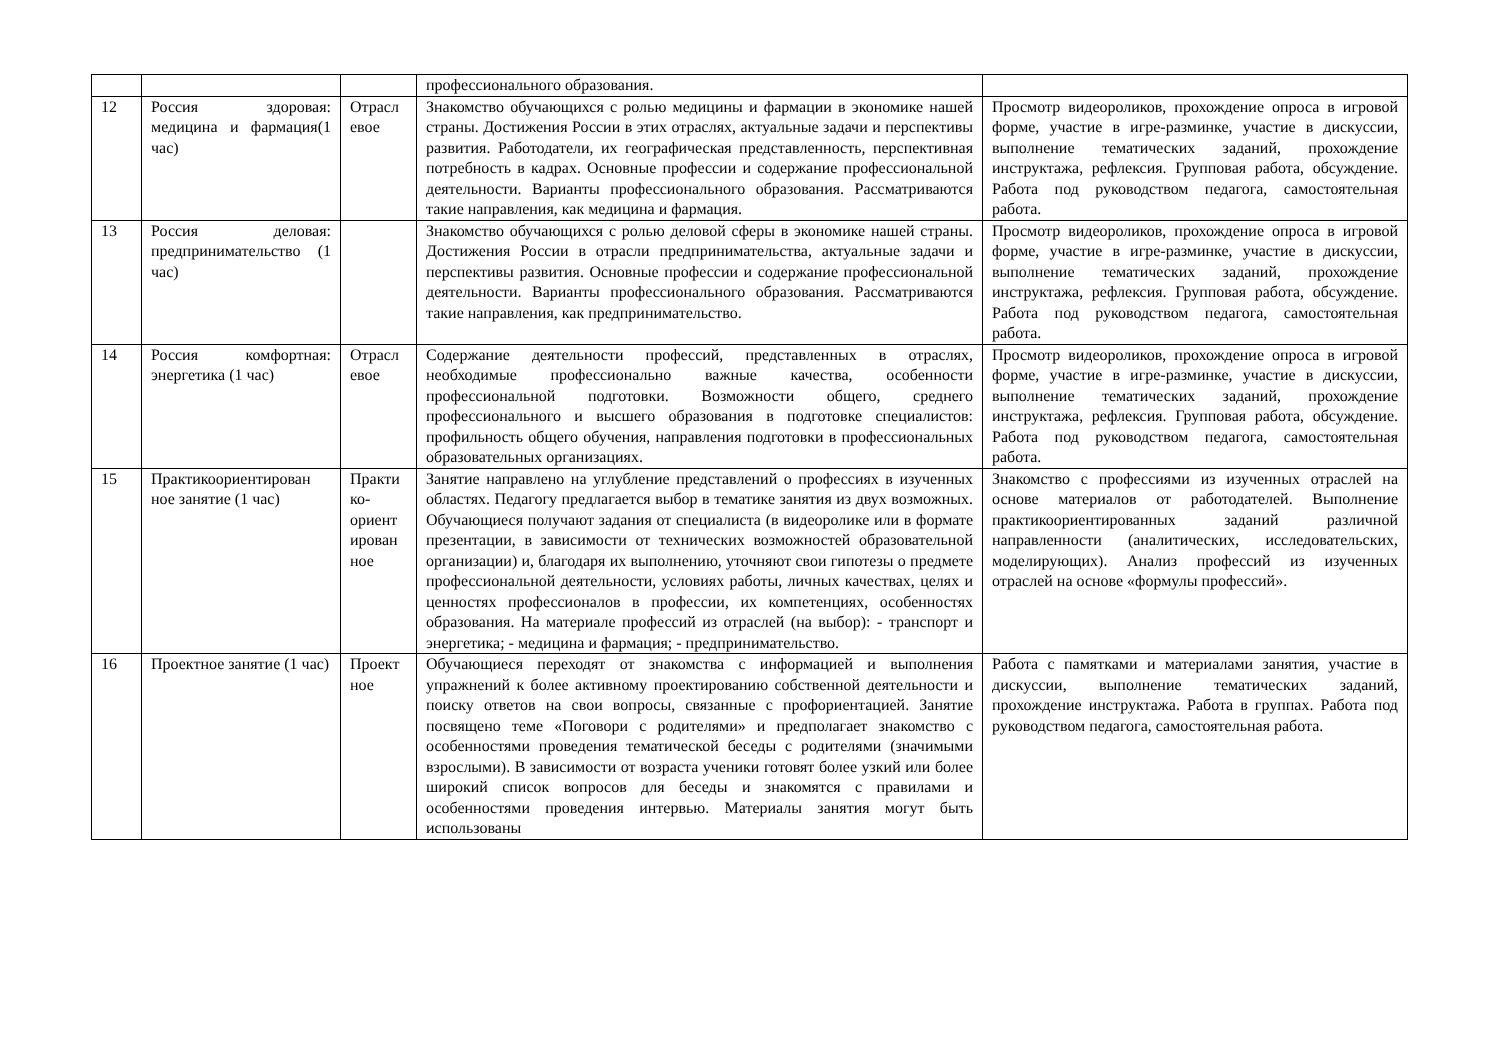| | | | профессионального образования. | |
| 12 | Россия здоровая: медицина и фармация(1 час) | Отрасл евое | Знакомство обучающихся с ролью медицины и фармации в экономике нашей страны. Достижения России в этих отраслях, актуальные задачи и перспективы развития. Работодатели, их географическая представленность, перспективная потребность в кадрах. Основные профессии и содержание профессиональной деятельности. Варианты профессионального образования. Рассматриваются такие направления, как медицина и фармация. | Просмотр видеороликов, прохождение опроса в игровой форме, участие в игре-разминке, участие в дискуссии, выполнение тематических заданий, прохождение инструктажа, рефлексия. Групповая работа, обсуждение. Работа под руководством педагога, самостоятельная работа. |
| 13 | Россия деловая: предпринимательство (1 час) | | Знакомство обучающихся с ролью деловой сферы в экономике нашей страны. Достижения России в отрасли предпринимательства, актуальные задачи и перспективы развития. Основные профессии и содержание профессиональной деятельности. Варианты профессионального образования. Рассматриваются такие направления, как предпринимательство. | Просмотр видеороликов, прохождение опроса в игровой форме, участие в игре-разминке, участие в дискуссии, выполнение тематических заданий, прохождение инструктажа, рефлексия. Групповая работа, обсуждение. Работа под руководством педагога, самостоятельная работа. |
| 14 | Россия комфортная: энергетика (1 час) | Отрасл евое | Содержание деятельности профессий, представленных в отраслях, необходимые профессионально важные качества, особенности профессиональной подготовки. Возможности общего, среднего профессионального и высшего образования в подготовке специалистов: профильность общего обучения, направления подготовки в профессиональных образовательных организациях. | Просмотр видеороликов, прохождение опроса в игровой форме, участие в игре-разминке, участие в дискуссии, выполнение тематических заданий, прохождение инструктажа, рефлексия. Групповая работа, обсуждение. Работа под руководством педагога, самостоятельная работа. |
| 15 | Практикоориентирован ное занятие (1 час) | Практи ко-ориент ирован ное | Занятие направлено на углубление представлений о профессиях в изученных областях. Педагогу предлагается выбор в тематике занятия из двух возможных. Обучающиеся получают задания от специалиста (в видеоролике или в формате презентации, в зависимости от технических возможностей образовательной организации) и, благодаря их выполнению, уточняют свои гипотезы о предмете профессиональной деятельности, условиях работы, личных качествах, целях и ценностях профессионалов в профессии, их компетенциях, особенностях образования. На материале профессий из отраслей (на выбор): - транспорт и энергетика; - медицина и фармация; - предпринимательство. | Знакомство с профессиями из изученных отраслей на основе материалов от работодателей. Выполнение практикоориентированных заданий различной направленности (аналитических, исследовательских, моделирующих). Анализ профессий из изученных отраслей на основе «формулы профессий». |
| 16 | Проектное занятие (1 час) | Проект ное | Обучающиеся переходят от знакомства с информацией и выполнения упражнений к более активному проектированию собственной деятельности и поиску ответов на свои вопросы, связанные с профориентацией. Занятие посвящено теме «Поговори с родителями» и предполагает знакомство с особенностями проведения тематической беседы с родителями (значимыми взрослыми). В зависимости от возраста ученики готовят более узкий или более широкий список вопросов для беседы и знакомятся с правилами и особенностями проведения интервью. Материалы занятия могут быть использованы | Работа с памятками и материалами занятия, участие в дискуссии, выполнение тематических заданий, прохождение инструктажа. Работа в группах. Работа под руководством педагога, самостоятельная работа. |